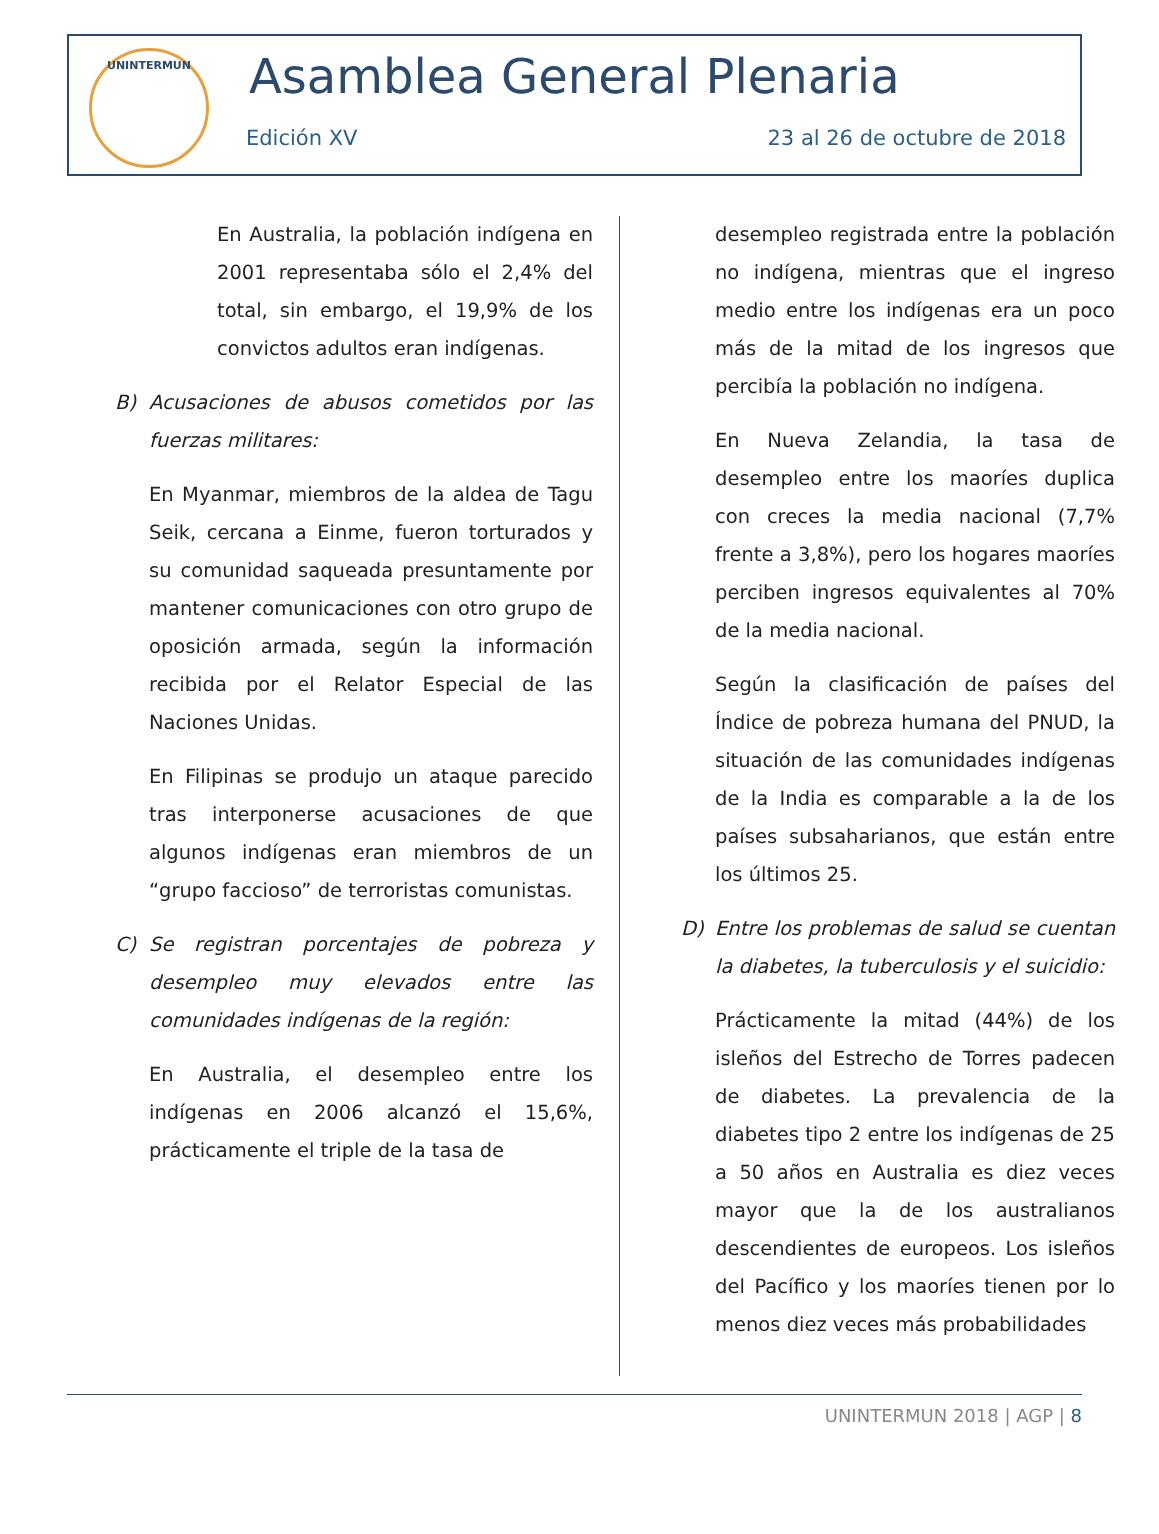UNINTERMUN Asamblea General Plenaria
Edición XV 23 al 26 de octubre de 2018
En Australia, la población indígena en 2001 representaba sólo el 2,4% del total, sin embargo, el 19,9% de los convictos adultos eran indígenas.
B) Acusaciones de abusos cometidos por las fuerzas militares:
En Myanmar, miembros de la aldea de Tagu Seik, cercana a Einme, fueron torturados y su comunidad saqueada presuntamente por mantener comunicaciones con otro grupo de oposición armada, según la información recibida por el Relator Especial de las Naciones Unidas.
En Filipinas se produjo un ataque parecido tras interponerse acusaciones de que algunos indígenas eran miembros de un “grupo faccioso” de terroristas comunistas.
C) Se registran porcentajes de pobreza y desempleo muy elevados entre las comunidades indígenas de la región:
En Australia, el desempleo entre los indígenas en 2006 alcanzó el 15,6%, prácticamente el triple de la tasa de
desempleo registrada entre la población no indígena, mientras que el ingreso medio entre los indígenas era un poco más de la mitad de los ingresos que percibía la población no indígena.
En Nueva Zelandia, la tasa de desempleo entre los maoríes duplica con creces la media nacional (7,7% frente a 3,8%), pero los hogares maoríes perciben ingresos equivalentes al 70% de la media nacional.
Según la clasificación de países del Índice de pobreza humana del PNUD, la situación de las comunidades indígenas de la India es comparable a la de los países subsaharianos, que están entre los últimos 25.
D) Entre los problemas de salud se cuentan la diabetes, la tuberculosis y el suicidio:
Prácticamente la mitad (44%) de los isleños del Estrecho de Torres padecen de diabetes. La prevalencia de la diabetes tipo 2 entre los indígenas de 25 a 50 años en Australia es diez veces mayor que la de los australianos descendientes de europeos. Los isleños del Pacífico y los maoríes tienen por lo menos diez veces más probabilidades
UNINTERMUN 2018 | AGP | 8